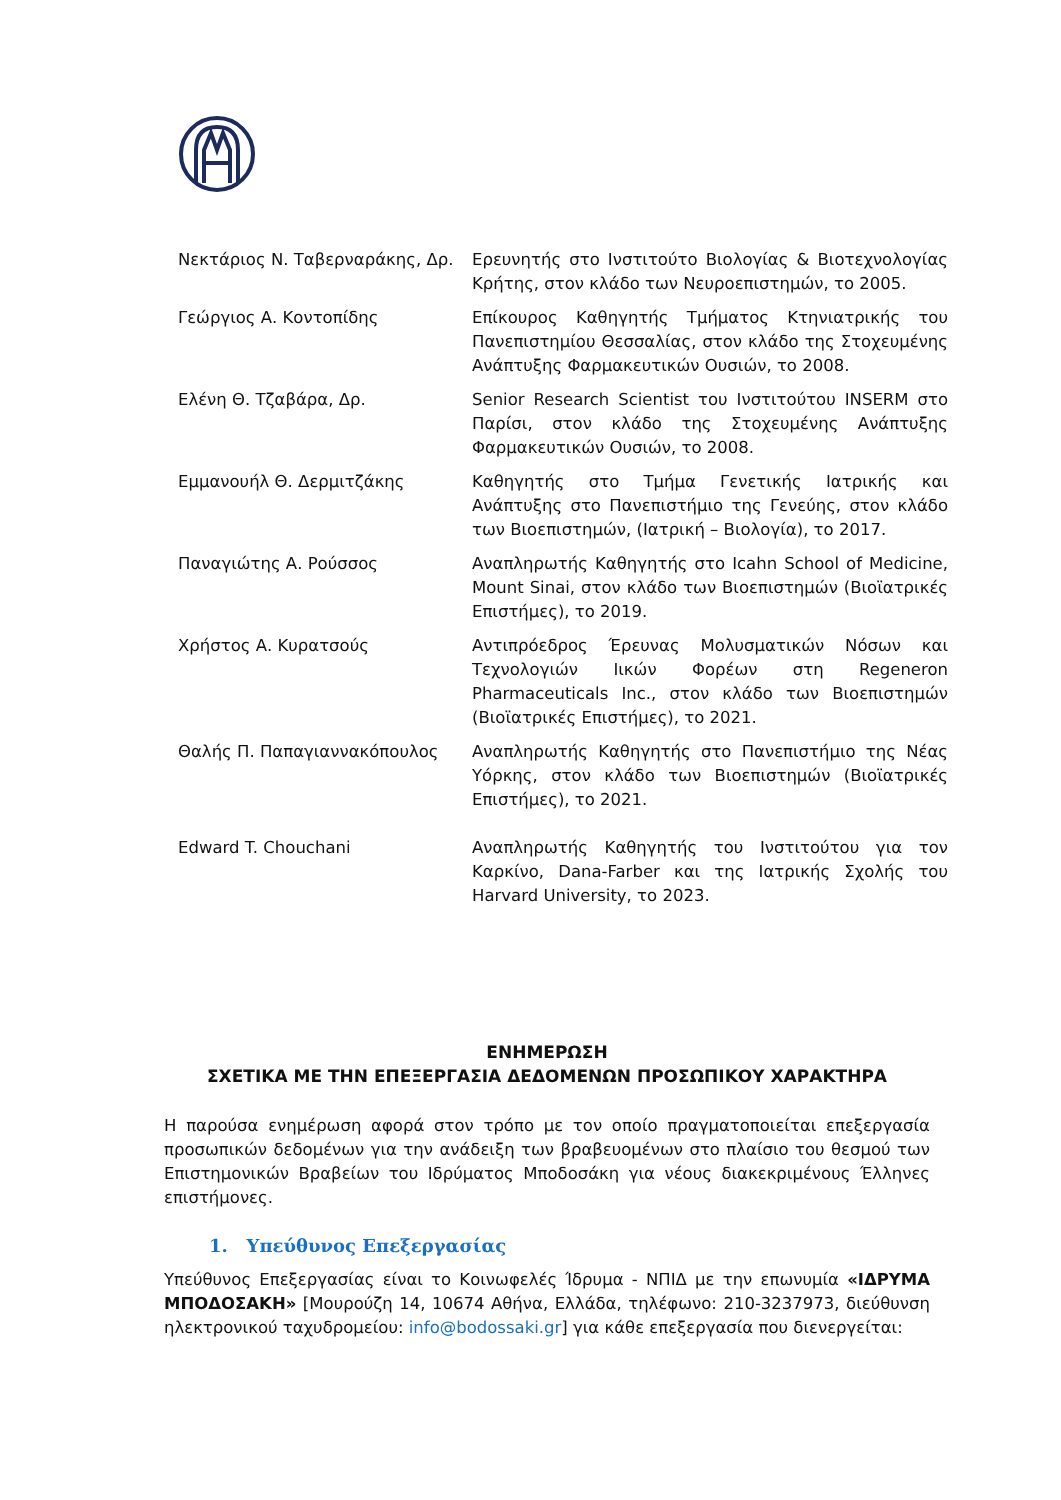| Νεκτάριος Ν. Ταβερναράκης, Δρ. | Ερευνητής στο Ινστιτούτο Βιολογίας & Βιοτεχνολογίας Κρήτης, στον κλάδο των Νευροεπιστημών, το 2005. |
| Γεώργιος Α. Κοντοπίδης | Επίκουρος Καθηγητής Τμήματος Κτηνιατρικής του Πανεπιστημίου Θεσσαλίας, στον κλάδο της Στοχευμένης Ανάπτυξης Φαρμακευτικών Ουσιών, το 2008. |
| Ελένη Θ. Τζαβάρα, Δρ. | Senior Research Scientist του Ινστιτούτου INSERM στο Παρίσι, στον κλάδο της Στοχευμένης Ανάπτυξης Φαρμακευτικών Ουσιών, το 2008. |
| Εμμανουήλ Θ. Δερμιτζάκης | Καθηγητής στο Τμήμα Γενετικής Ιατρικής και Ανάπτυξης στο Πανεπιστήμιο της Γενεύης, στον κλάδο των Βιοεπιστημών, (Ιατρική – Βιολογία), το 2017. |
| Παναγιώτης Α. Ρούσσος | Αναπληρωτής Καθηγητής στο Icahn School of Medicine, Mount Sinai, στον κλάδο των Βιοεπιστημών (Βιοϊατρικές Επιστήμες), το 2019. |
| Χρήστος Α. Κυρατσούς | Αντιπρόεδρος Έρευνας Μολυσματικών Νόσων και Τεχνολογιών Ιικών Φορέων στη Regeneron Pharmaceuticals Inc., στον κλάδο των Βιοεπιστημών (Βιοϊατρικές Επιστήμες), το 2021. |
| Θαλής Π. Παπαγιαννακόπουλος | Αναπληρωτής Καθηγητής στο Πανεπιστήμιο της Νέας Υόρκης, στον κλάδο των Βιοεπιστημών (Βιοϊατρικές Επιστήμες), το 2021. |
| Edward T. Chouchani | Αναπληρωτής Καθηγητής του Ινστιτούτου για τον Καρκίνο, Dana-Farber και της Ιατρικής Σχολής του Harvard University, το 2023. |
ΕΝΗΜΕΡΩΣΗ
ΣΧΕΤΙΚΑ ΜΕ ΤΗΝ ΕΠΕΞΕΡΓΑΣΙΑ ΔΕΔΟΜΕΝΩΝ ΠΡΟΣΩΠΙΚΟΥ ΧΑΡΑΚΤΗΡΑ
Η παρούσα ενημέρωση αφορά στον τρόπο με τον οποίο πραγματοποιείται επεξεργασία προσωπικών δεδομένων για την ανάδειξη των βραβευομένων στο πλαίσιο του θεσμού των Επιστημονικών Βραβείων του Ιδρύματος Μποδοσάκη για νέους διακεκριμένους Έλληνες επιστήμονες.
1. Υπεύθυνος Επεξεργασίας
Υπεύθυνος Επεξεργασίας είναι το Κοινωφελές Ίδρυμα - ΝΠΙΔ με την επωνυμία «ΙΔΡΥΜΑ ΜΠΟΔΟΣΑΚΗ» [Μουρούζη 14, 10674 Αθήνα, Ελλάδα, τηλέφωνο: 210-3237973, διεύθυνση ηλεκτρονικού ταχυδρομείου: info@bodossaki.gr] για κάθε επεξεργασία που διενεργείται: